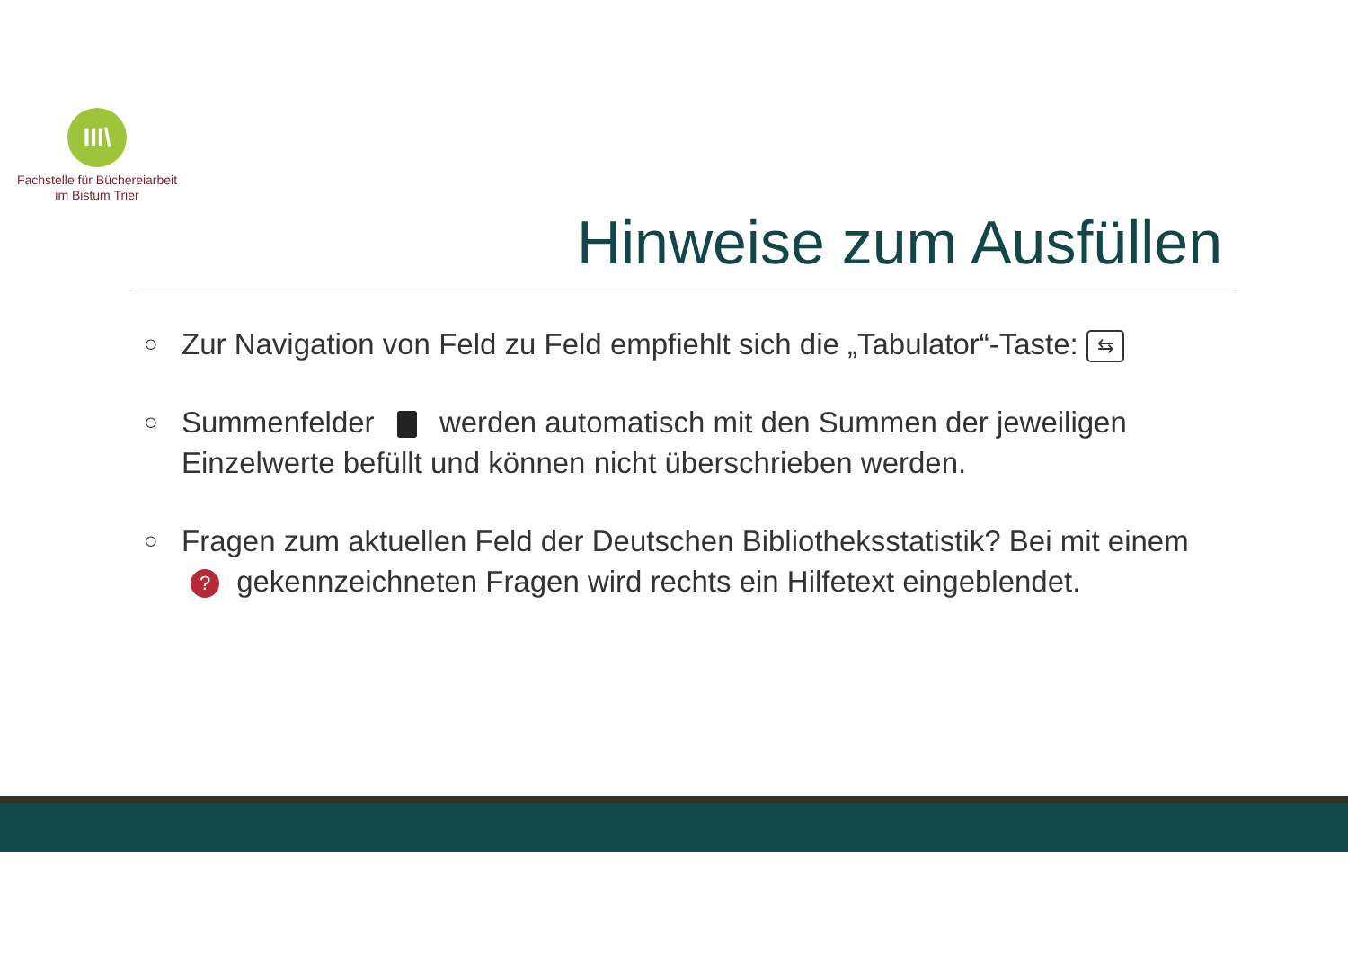III\
Fachstelle für Büchereiarbeit
im Bistum Trier
Hinweise zum Ausfüllen
○ Zur Navigation von Feld zu Feld empfiehlt sich die „Tabulator“-Taste: ⇆
○ Summenfelder werden automatisch mit den Summen der jeweiligen Einzelwerte befüllt und können nicht überschrieben werden.
○ Fragen zum aktuellen Feld der Deutschen Bibliotheksstatistik? Bei mit einem ? gekennzeichneten Fragen wird rechts ein Hilfetext eingeblendet.